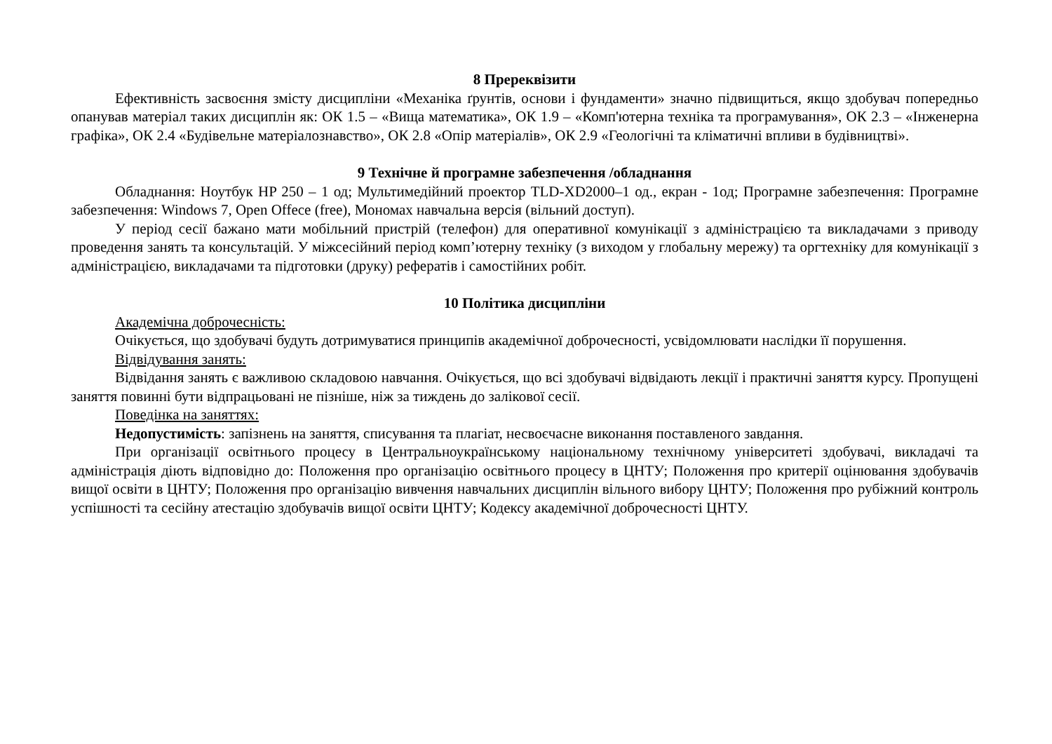8 Пререквізити
Ефективність засвоєння змісту дисципліни «Механіка ґрунтів, основи і фундаменти» значно підвищиться, якщо здобувач попередньо опанував матеріал таких дисциплін як: ОК 1.5 – «Вища математика», ОК 1.9 – «Комп'ютерна техніка та програмування», ОК 2.3 – «Інженерна графіка», ОК 2.4 «Будівельне матеріалознавство», ОК 2.8 «Опір матеріалів», ОК 2.9 «Геологічні та кліматичні впливи в будівництві».
9 Технічне й програмне забезпечення /обладнання
Обладнання: Ноутбук HP 250 – 1 од; Мультимедійний проектор TLD-XD2000–1 од., екран - 1од; Програмне забезпечення: Програмне забезпечення: Windows 7, Open Offece (free), Мономах навчальна версія (вільний доступ).
У період сесії бажано мати мобільний пристрій (телефон) для оперативної комунікації з адміністрацією та викладачами з приводу проведення занять та консультацій. У міжсесійний період комп’ютерну техніку (з виходом у глобальну мережу) та оргтехніку для комунікації з адміністрацією, викладачами та підготовки (друку) рефератів і самостійних робіт.
10 Політика дисципліни
Академічна доброчесність:
Очікується, що здобувачі будуть дотримуватися принципів академічної доброчесності, усвідомлювати наслідки її порушення.
Відвідування занять:
Відвідання занять є важливою складовою навчання. Очікується, що всі здобувачі відвідають лекції і практичні заняття курсу. Пропущені заняття повинні бути відпрацьовані не пізніше, ніж за тиждень до залікової сесії.
Поведінка на заняттях:
Недопустимість: запізнень на заняття, списування та плагіат, несвоєчасне виконання поставленого завдання.
При організації освітнього процесу в Центральноукраїнському національному технічному університеті здобувачі, викладачі та адміністрація діють відповідно до: Положення про організацію освітнього процесу в ЦНТУ; Положення про критерії оцінювання здобувачів вищої освіти в ЦНТУ; Положення про організацію вивчення навчальних дисциплін вільного вибору ЦНТУ; Положення про рубіжний контроль успішності та сесійну атестацію здобувачів вищої освіти ЦНТУ; Кодексу академічної доброчесності ЦНТУ.